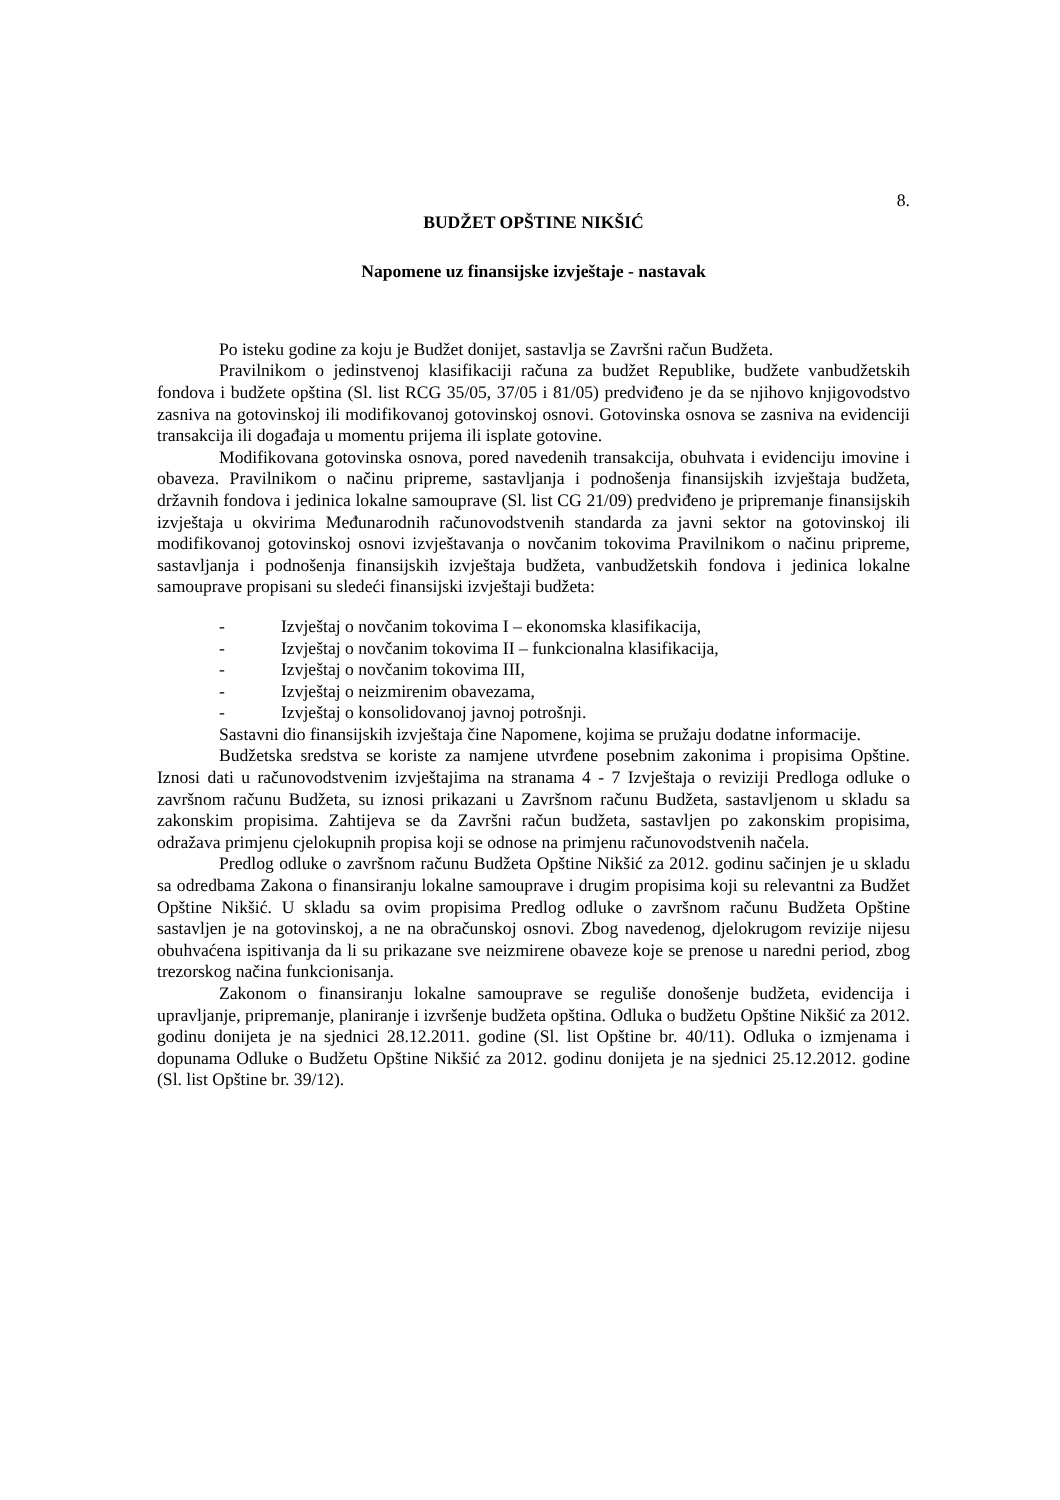8.
BUDŽET OPŠTINE NIKŠIĆ
Napomene uz finansijske izvještaje - nastavak
Po isteku godine za koju je Budžet donijet, sastavlja se Završni račun Budžeta.
Pravilnikom o jedinstvenoj klasifikaciji računa za budžet Republike, budžete vanbudžetskih fondova i budžete opština (Sl. list RCG 35/05, 37/05 i 81/05) predviđeno je da se njihovo knjigovodstvo zasniva na gotovinskoj ili modifikovanoj gotovinskoj osnovi. Gotovinska osnova se zasniva na evidenciji transakcija ili događaja u momentu prijema ili isplate gotovine.
Modifikovana gotovinska osnova, pored navedenih transakcija, obuhvata i evidenciju imovine i obaveza. Pravilnikom o načinu pripreme, sastavljanja i podnošenja finansijskih izvještaja budžeta, državnih fondova i jedinica lokalne samouprave (Sl. list CG 21/09) predviđeno je pripremanje finansijskih izvještaja u okvirima Međunarodnih računovodstvenih standarda za javni sektor na gotovinskoj ili modifikovanoj gotovinskoj osnovi izvještavanja o novčanim tokovima Pravilnikom o načinu pripreme, sastavljanja i podnošenja finansijskih izvještaja budžeta, vanbudžetskih fondova i jedinica lokalne samouprave propisani su sledeći finansijski izvještaji budžeta:
- Izvještaj o novčanim tokovima I – ekonomska klasifikacija,
- Izvještaj o novčanim tokovima II – funkcionalna klasifikacija,
- Izvještaj o novčanim tokovima III,
- Izvještaj o neizmirenim obavezama,
- Izvještaj o konsolidovanoj javnoj potrošnji.
Sastavni dio finansijskih izvještaja čine Napomene, kojima se pružaju dodatne informacije.
Budžetska sredstva se koriste za namjene utvrđene posebnim zakonima i propisima Opštine. Iznosi dati u računovodstvenim izvještajima na stranama 4 - 7 Izvještaja o reviziji Predloga odluke o završnom računu Budžeta, su iznosi prikazani u Završnom računu Budžeta, sastavljenom u skladu sa zakonskim propisima. Zahtijeva se da Završni račun budžeta, sastavljen po zakonskim propisima, odražava primjenu cjelokupnih propisa koji se odnose na primjenu računovodstvenih načela.
Predlog odluke o završnom računu Budžeta Opštine Nikšić za 2012. godinu sačinjen je u skladu sa odredbama Zakona o finansiranju lokalne samouprave i drugim propisima koji su relevantni za Budžet Opštine Nikšić. U skladu sa ovim propisima Predlog odluke o završnom računu Budžeta Opštine sastavljen je na gotovinskoj, a ne na obračunskoj osnovi. Zbog navedenog, djelokrugom revizije nijesu obuhvaćena ispitivanja da li su prikazane sve neizmirene obaveze koje se prenose u naredni period, zbog trezorskog načina funkcionisanja.
Zakonom o finansiranju lokalne samouprave se reguliše donošenje budžeta, evidencija i upravljanje, pripremanje, planiranje i izvršenje budžeta opština. Odluka o budžetu Opštine Nikšić za 2012. godinu donijeta je na sjednici 28.12.2011. godine (Sl. list Opštine br. 40/11). Odluka o izmjenama i dopunama Odluke o Budžetu Opštine Nikšić za 2012. godinu donijeta je na sjednici 25.12.2012. godine (Sl. list Opštine br. 39/12).